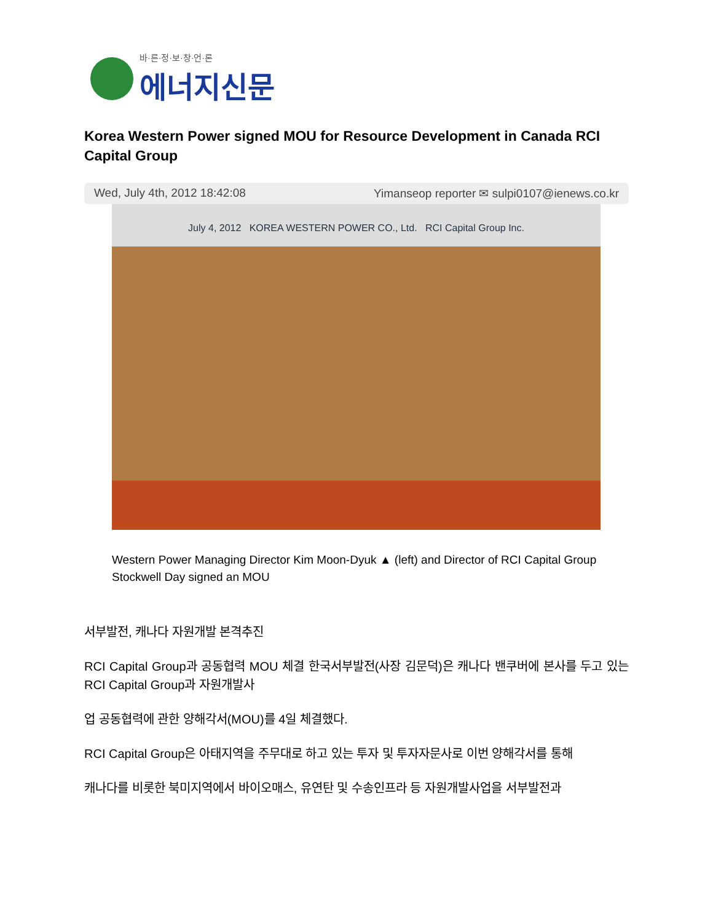바·른·정·보·창·언·론
에너지신문
Korea Western Power signed MOU for Resource Development in Canada RCI Capital Group
Wed, July 4th, 2012 18:42:08 Yimanseop reporter ✉ sulpi0107@ienews.co.kr
July 4, 2012 KOREA WESTERN POWER CO., Ltd. RCI Capital Group Inc.
Western Power Managing Director Kim Moon-Dyuk ▲ (left) and Director of RCI Capital Group Stockwell Day signed an MOU
서부발전, 캐나다 자원개발 본격추진
RCI Capital Group과 공동협력 MOU 체결 한국서부발전(사장 김문덕)은 캐나다 밴쿠버에 본사를 두고 있는 RCI Capital Group과 자원개발사
업 공동협력에 관한 양해각서(MOU)를 4일 체결했다.
RCI Capital Group은 아태지역을 주무대로 하고 있는 투자 및 투자자문사로 이번 양해각서를 통해
캐나다를 비롯한 북미지역에서 바이오매스, 유연탄 및 수송인프라 등 자원개발사업을 서부발전과